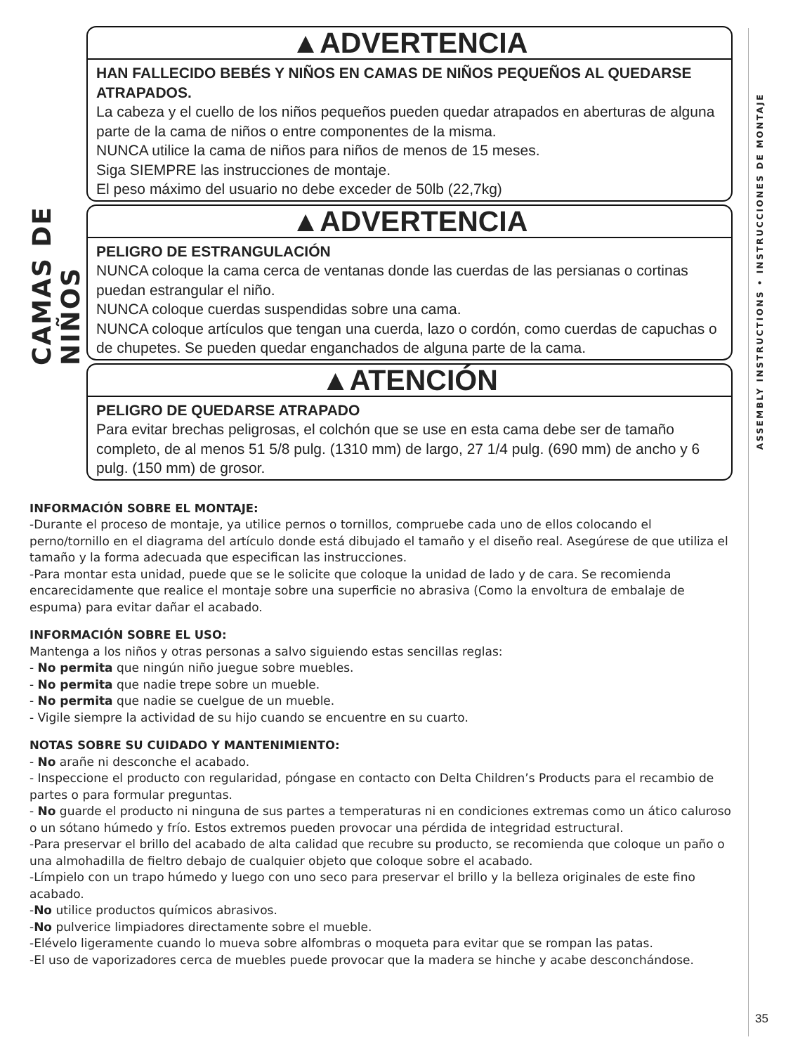CAMAS DE NIÑOS
ASSEMBLY INSTRUCTIONS • INSTRUCCIONES DE MONTAJE
▲ADVERTENCIA
HAN FALLECIDO BEBÉS Y NIÑOS EN CAMAS DE NIÑOS PEQUEÑOS AL QUEDARSE ATRAPADOS.
La cabeza y el cuello de los niños pequeños pueden quedar atrapados en aberturas de alguna parte de la cama de niños o entre componentes de la misma.
NUNCA utilice la cama de niños para niños de menos de 15 meses.
Siga SIEMPRE las instrucciones de montaje.
El peso máximo del usuario no debe exceder de 50lb (22,7kg)
▲ADVERTENCIA
PELIGRO DE ESTRANGULACIÓN
NUNCA coloque la cama cerca de ventanas donde las cuerdas de las persianas o cortinas puedan estrangular el niño.
NUNCA coloque cuerdas suspendidas sobre una cama.
NUNCA coloque artículos que tengan una cuerda, lazo o cordón, como cuerdas de capuchas o de chupetes. Se pueden quedar enganchados de alguna parte de la cama.
▲ATENCIÓN
PELIGRO DE QUEDARSE ATRAPADO
Para evitar brechas peligrosas, el colchón que se use en esta cama debe ser de tamaño completo, de al menos 51 5/8 pulg. (1310 mm) de largo, 27 1/4 pulg. (690 mm) de ancho y 6 pulg. (150 mm) de grosor.
INFORMACIÓN SOBRE EL MONTAJE:
-Durante el proceso de montaje, ya utilice pernos o tornillos, compruebe cada uno de ellos colocando el perno/tornillo en el diagrama del artículo donde está dibujado el tamaño y el diseño real. Asegúrese de que utiliza el tamaño y la forma adecuada que especifican las instrucciones.
-Para montar esta unidad, puede que se le solicite que coloque la unidad de lado y de cara. Se recomienda encarecidamente que realice el montaje sobre una superficie no abrasiva (Como la envoltura de embalaje de espuma) para evitar dañar el acabado.
INFORMACIÓN SOBRE EL USO:
Mantenga a los niños y otras personas a salvo siguiendo estas sencillas reglas:
- No permita que ningún niño juegue sobre muebles.
- No permita que nadie trepe sobre un mueble.
- No permita que nadie se cuelgue de un mueble.
- Vigile siempre la actividad de su hijo cuando se encuentre en su cuarto.
NOTAS SOBRE SU CUIDADO Y MANTENIMIENTO:
- No arañe ni desconche el acabado.
- Inspeccione el producto con regularidad, póngase en contacto con Delta Children’s Products para el recambio de partes o para formular preguntas.
- No guarde el producto ni ninguna de sus partes a temperaturas ni en condiciones extremas como un ático caluroso o un sótano húmedo y frío. Estos extremos pueden provocar una pérdida de integridad estructural.
-Para preservar el brillo del acabado de alta calidad que recubre su producto, se recomienda que coloque un paño o una almohadilla de fieltro debajo de cualquier objeto que coloque sobre el acabado.
-Límpielo con un trapo húmedo y luego con uno seco para preservar el brillo y la belleza originales de este fino acabado.
-No utilice productos químicos abrasivos.
-No pulverice limpiadores directamente sobre el mueble.
-Elévelo ligeramente cuando lo mueva sobre alfombras o moqueta para evitar que se rompan las patas.
-El uso de vaporizadores cerca de muebles puede provocar que la madera se hinche y acabe desconchándose.
35